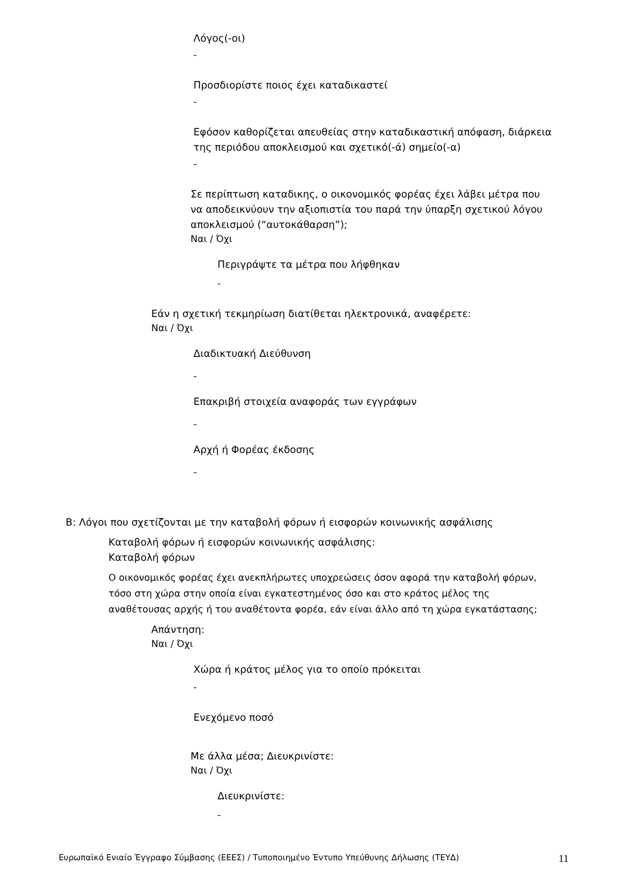Λόγος(-οι)
-
Προσδιορίστε ποιος έχει καταδικαστεί
-
Εφόσον καθορίζεται απευθείας στην καταδικαστική απόφαση, διάρκεια της περιόδου αποκλεισμού και σχετικό(-ά) σημείο(-α)
-
Σε περίπτωση καταδικης, ο οικονομικός φορέας έχει λάβει μέτρα που να αποδεικνύουν την αξιοπιστία του παρά την ύπαρξη σχετικού λόγου αποκλεισμού (“αυτοκάθαρση”);
Ναι / Όχι
Περιγράψτε τα μέτρα που λήφθηκαν
-
Εάν η σχετική τεκμηρίωση διατίθεται ηλεκτρονικά, αναφέρετε:
Ναι / Όχι
Διαδικτυακή Διεύθυνση
-
Επακριβή στοιχεία αναφοράς των εγγράφων
-
Αρχή ή Φορέας έκδοσης
-
B: Λόγοι που σχετίζονται με την καταβολή φόρων ή εισφορών κοινωνικής ασφάλισης
Καταβολή φόρων ή εισφορών κοινωνικής ασφάλισης:
Καταβολή φόρων
Ο οικονομικός φορέας έχει ανεκπλήρωτες υποχρεώσεις όσον αφορά την καταβολή φόρων, τόσο στη χώρα στην οποία είναι εγκατεστημένος όσο και στο κράτος μέλος της αναθέτουσας αρχής ή του αναθέτοντα φορέα, εάν είναι άλλο από τη χώρα εγκατάστασης;
Απάντηση:
Ναι / Όχι
Χώρα ή κράτος μέλος για το οποίο πρόκειται
-
Ενεχόμενο ποσό
Με άλλα μέσα; Διευκρινίστε:
Ναι / Όχι
Διευκρινίστε:
-
Ευρωπαϊκό Ενιαίο Έγγραφο Σύμβασης (ΕΕΕΣ) / Τυποποιημένο Έντυπο Υπεύθυνης Δήλωσης (ΤΕΥΔ) 11